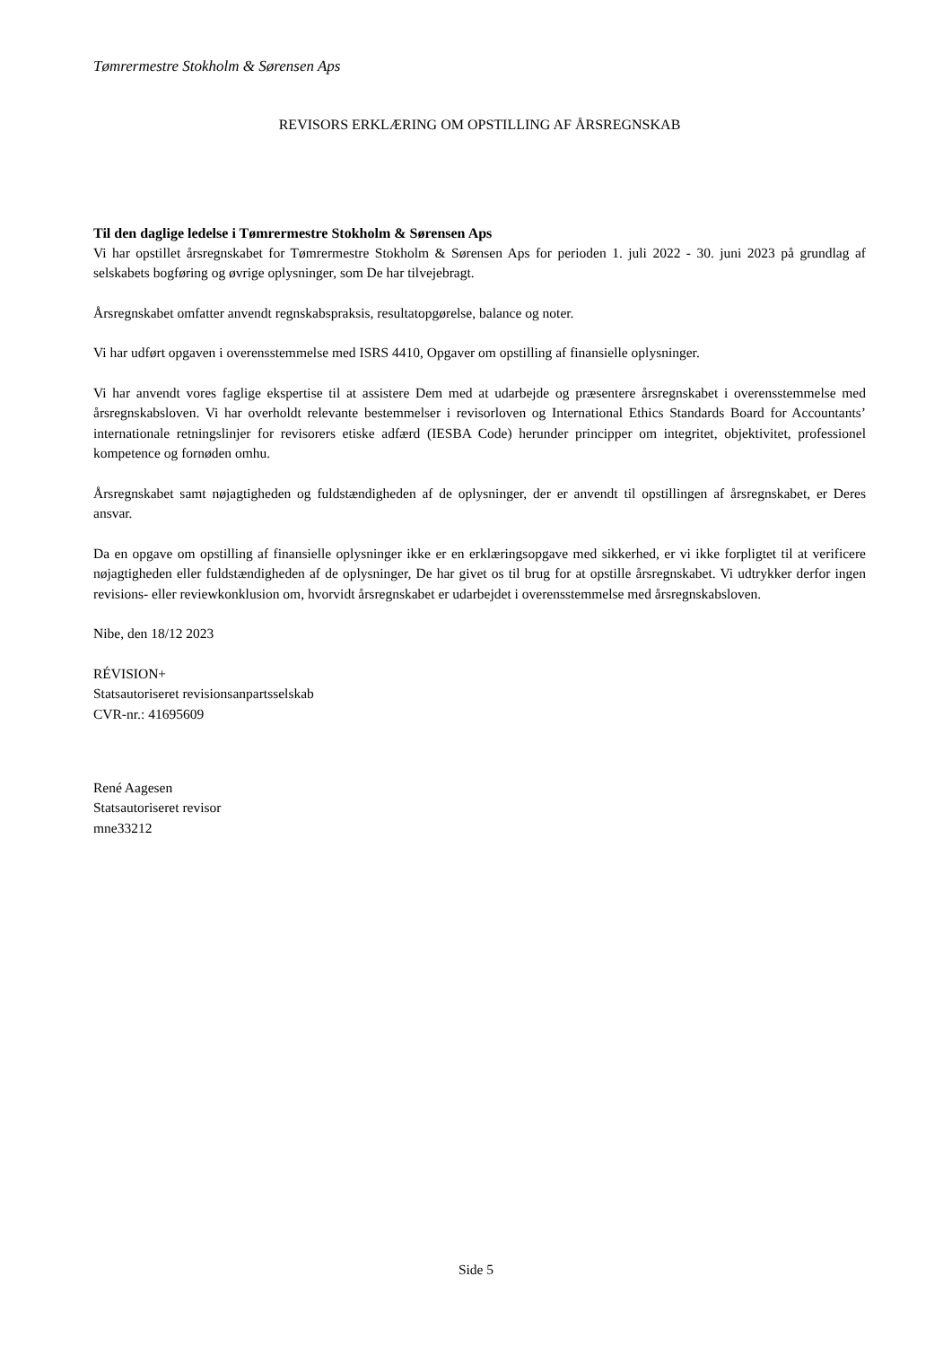Tømrermestre Stokholm & Sørensen Aps
REVISORS ERKLÆRING OM OPSTILLING AF ÅRSREGNSKAB
Til den daglige ledelse i Tømrermestre Stokholm & Sørensen Aps
Vi har opstillet årsregnskabet for Tømrermestre Stokholm & Sørensen Aps for perioden 1. juli 2022 - 30. juni 2023 på grundlag af selskabets bogføring og øvrige oplysninger, som De har tilvejebragt.
Årsregnskabet omfatter anvendt regnskabspraksis, resultatopgørelse, balance og noter.
Vi har udført opgaven i overensstemmelse med ISRS 4410, Opgaver om opstilling af finansielle oplysninger.
Vi har anvendt vores faglige ekspertise til at assistere Dem med at udarbejde og præsentere årsregnskabet i overensstemmelse med årsregnskabsloven. Vi har overholdt relevante bestemmelser i revisorloven og International Ethics Standards Board for Accountants’ internationale retningslinjer for revisorers etiske adfærd (IESBA Code) herunder principper om integritet, objektivitet, professionel kompetence og fornøden omhu.
Årsregnskabet samt nøjagtigheden og fuldstændigheden af de oplysninger, der er anvendt til opstillingen af årsregnskabet, er Deres ansvar.
Da en opgave om opstilling af finansielle oplysninger ikke er en erklæringsopgave med sikkerhed, er vi ikke forpligtet til at verificere nøjagtigheden eller fuldstændigheden af de oplysninger, De har givet os til brug for at opstille årsregnskabet. Vi udtrykker derfor ingen revisions- eller reviewkonklusion om, hvorvidt årsregnskabet er udarbejdet i overensstemmelse med årsregnskabsloven.
Nibe, den 18/12 2023
RÉVISION+
Statsautoriseret revisionsanpartsselskab
CVR-nr.: 41695609
René Aagesen
Statsautoriseret revisor
mne33212
Side 5